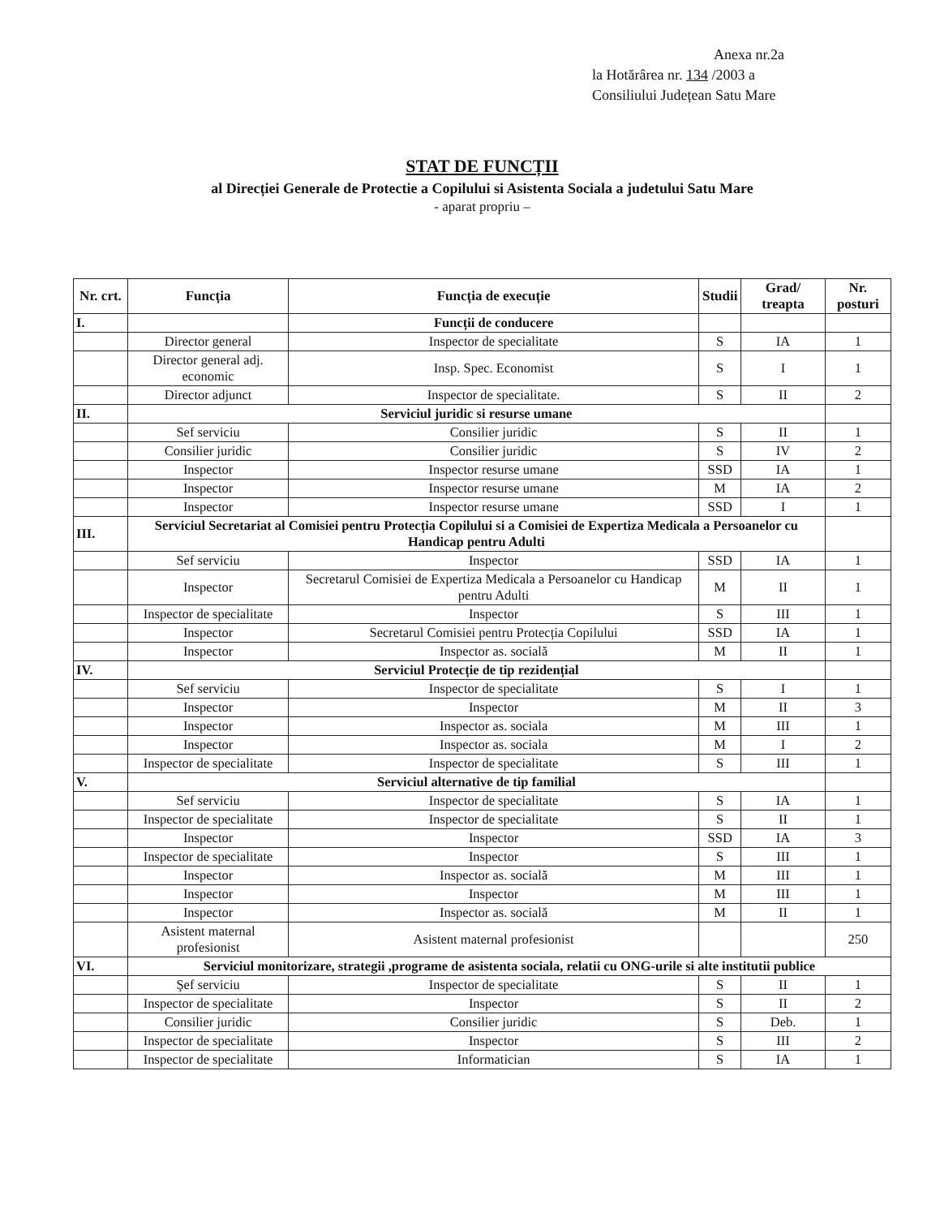Anexa nr.2a
la Hotărârea nr. 134 /2003 a
Consiliului Județean Satu Mare
STAT DE FUNCȚII
al Direcției Generale de Protectie a Copilului si Asistenta Sociala a judetului Satu Mare
- aparat propriu –
| Nr. crt. | Funcția | Funcția de execuție | Studii | Grad/ treapta | Nr. posturi |
| --- | --- | --- | --- | --- | --- |
| I. | | Funcții de conducere | | | |
| | Director general | Inspector de specialitate | S | IA | 1 |
| | Director general adj. economic | Insp. Spec. Economist | S | I | 1 |
| | Director adjunct | Inspector de specialitate. | S | II | 2 |
| II. | Serviciul juridic si resurse umane | | | | |
| | Sef serviciu | Consilier juridic | S | II | 1 |
| | Consilier juridic | Consilier juridic | S | IV | 2 |
| | Inspector | Inspector resurse umane | SSD | IA | 1 |
| | Inspector | Inspector resurse umane | M | IA | 2 |
| | Inspector | Inspector resurse umane | SSD | I | 1 |
| III. | Serviciul Secretariat al Comisiei pentru Protecția Copilului si a Comisiei de Expertiza Medicala a Persoanelor cu Handicap pentru Adulti | | | | |
| | Sef serviciu | Inspector | SSD | IA | 1 |
| | Inspector | Secretarul Comisiei de Expertiza Medicala a Persoanelor cu Handicap pentru Adulti | M | II | 1 |
| | Inspector de specialitate | Inspector | S | III | 1 |
| | Inspector | Secretarul Comisiei pentru Protecția Copilului | SSD | IA | 1 |
| | Inspector | Inspector as. socială | M | II | 1 |
| IV. | Serviciul Protecție de tip rezidențial | | | | |
| | Sef serviciu | Inspector de specialitate | S | I | 1 |
| | Inspector | Inspector | M | II | 3 |
| | Inspector | Inspector as. sociala | M | III | 1 |
| | Inspector | Inspector as. sociala | M | I | 2 |
| | Inspector de specialitate | Inspector de specialitate | S | III | 1 |
| V. | Serviciul alternative de tip familial | | | | |
| | Sef serviciu | Inspector de specialitate | S | IA | 1 |
| | Inspector de specialitate | Inspector de specialitate | S | II | 1 |
| | Inspector | Inspector | SSD | IA | 3 |
| | Inspector de specialitate | Inspector | S | III | 1 |
| | Inspector | Inspector as. socială | M | III | 1 |
| | Inspector | Inspector | M | III | 1 |
| | Inspector | Inspector as. socială | M | II | 1 |
| | Asistent maternal profesionist | Asistent maternal profesionist | | | 250 |
| VI. | Serviciul monitorizare, strategii ,programe de asistenta sociala, relatii cu ONG-urile si alte institutii publice | | | | |
| | Şef serviciu | Inspector de specialitate | S | II | 1 |
| | Inspector de specialitate | Inspector | S | II | 2 |
| | Consilier juridic | Consilier juridic | S | Deb. | 1 |
| | Inspector de specialitate | Inspector | S | III | 2 |
| | Inspector de specialitate | Informatician | S | IA | 1 |